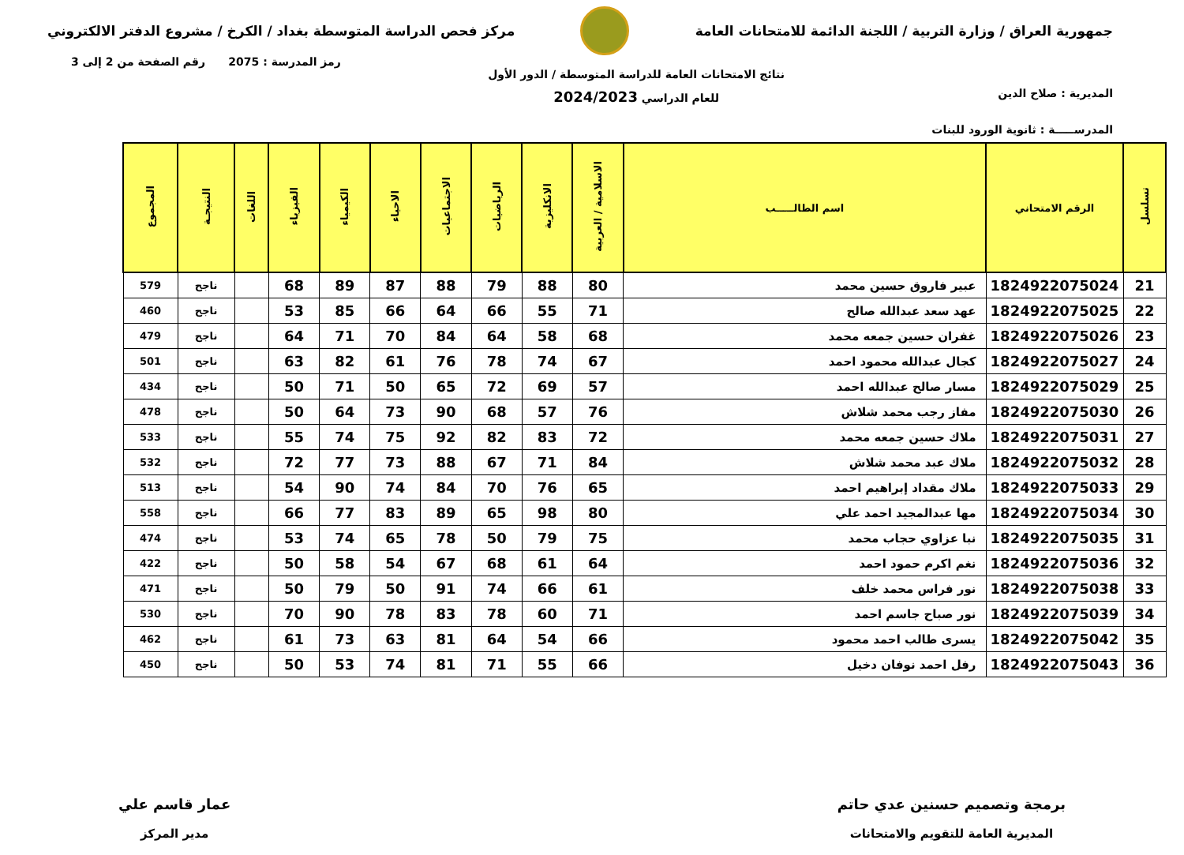جمهورية العراق / وزارة التربية / اللجنة الدائمة للامتحانات العامة
مركز فحص الدراسة المتوسطة بغداد / الكرخ / مشروع الدفتر الالكتروني
المديرية : صلاح الدين
المدرســـــة : ثانوية الورود للبنات
نتائج الامتحانات العامة للدراسة المتوسطة / الدور الأول
للعام الدراسي 2024/2023
رمز المدرسة : 2075 رقم الصفحة من 2 إلى 3
| تسلسل | الرقم الامتحاني | اسم الطالـــــب | الاسلامية / العربية | الانكليزية | الرياضيات | الاجتماعيات | الاحياء | الكيمياء | الفيزياء | اللغات | النتيجـة | المجموع |
| --- | --- | --- | --- | --- | --- | --- | --- | --- | --- | --- | --- | --- |
| 21 | 1824922075024 | عبير فاروق حسين محمد | 80 | 88 | 79 | 88 | 87 | 89 | 68 | | ناجح | 579 |
| 22 | 1824922075025 | عهد سعد عبدالله صالح | 71 | 55 | 66 | 64 | 66 | 85 | 53 | | ناجح | 460 |
| 23 | 1824922075026 | غفران حسين جمعه محمد | 68 | 58 | 64 | 84 | 70 | 71 | 64 | | ناجح | 479 |
| 24 | 1824922075027 | كجال عبدالله محمود احمد | 67 | 74 | 78 | 76 | 61 | 82 | 63 | | ناجح | 501 |
| 25 | 1824922075029 | مسار صالح عبدالله احمد | 57 | 69 | 72 | 65 | 50 | 71 | 50 | | ناجح | 434 |
| 26 | 1824922075030 | مفاز رجب محمد شلاش | 76 | 57 | 68 | 90 | 73 | 64 | 50 | | ناجح | 478 |
| 27 | 1824922075031 | ملاك حسين جمعه محمد | 72 | 83 | 82 | 92 | 75 | 74 | 55 | | ناجح | 533 |
| 28 | 1824922075032 | ملاك عبد محمد شلاش | 84 | 71 | 67 | 88 | 73 | 77 | 72 | | ناجح | 532 |
| 29 | 1824922075033 | ملاك مقداد إبراهيم احمد | 65 | 76 | 70 | 84 | 74 | 90 | 54 | | ناجح | 513 |
| 30 | 1824922075034 | مها عبدالمجيد احمد علي | 80 | 98 | 65 | 89 | 83 | 77 | 66 | | ناجح | 558 |
| 31 | 1824922075035 | نبا عزاوي حجاب محمد | 75 | 79 | 50 | 78 | 65 | 74 | 53 | | ناجح | 474 |
| 32 | 1824922075036 | نغم اكرم حمود احمد | 64 | 61 | 68 | 67 | 54 | 58 | 50 | | ناجح | 422 |
| 33 | 1824922075038 | نور فراس محمد خلف | 61 | 66 | 74 | 91 | 50 | 79 | 50 | | ناجح | 471 |
| 34 | 1824922075039 | نور صباح جاسم احمد | 71 | 60 | 78 | 83 | 78 | 90 | 70 | | ناجح | 530 |
| 35 | 1824922075042 | يسرى طالب احمد محمود | 66 | 54 | 64 | 81 | 63 | 73 | 61 | | ناجح | 462 |
| 36 | 1824922075043 | رفل احمد نوفان دخيل | 66 | 55 | 71 | 81 | 74 | 53 | 50 | | ناجح | 450 |
برمجة وتصميم حسنين عدي حاتم
المديرية العامة للتقويم والامتحانات
عمار قاسم علي
مدير المركز